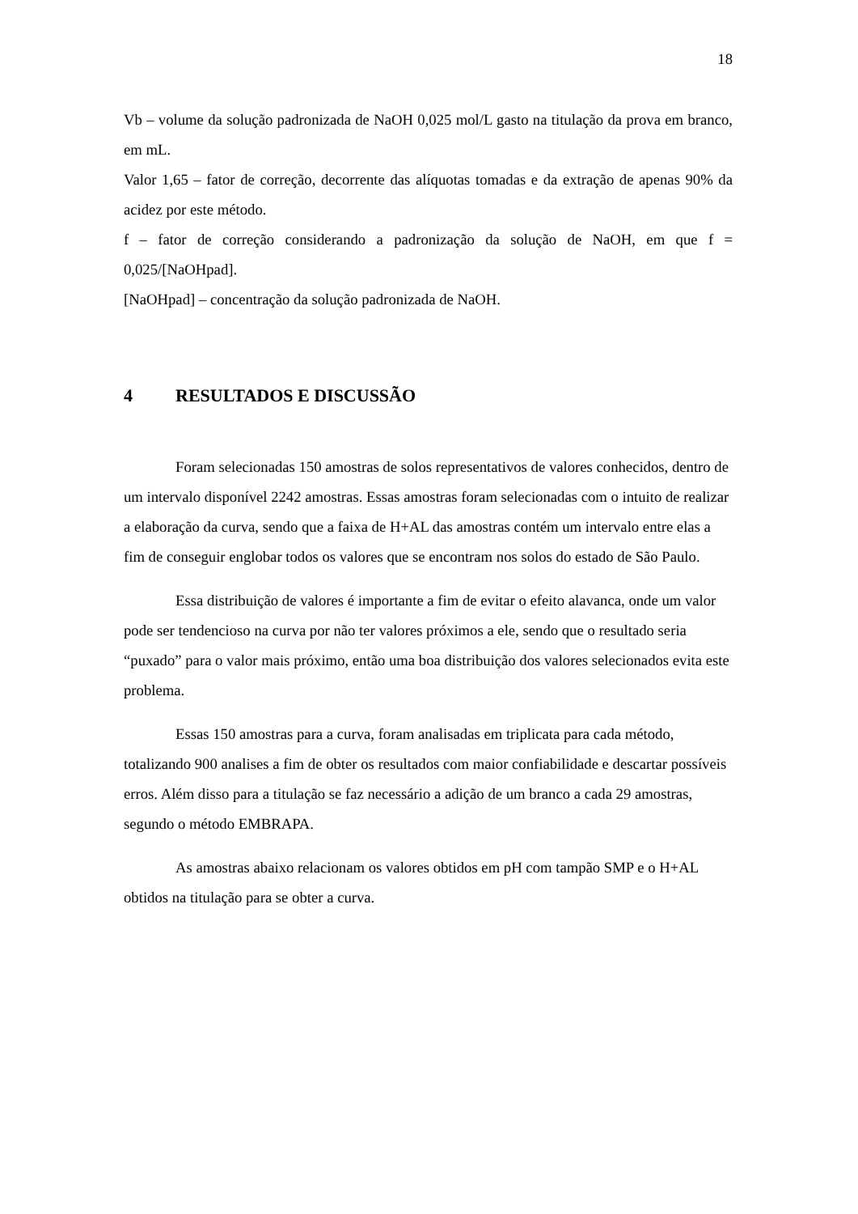18
Vb – volume da solução padronizada de NaOH 0,025 mol/L gasto na titulação da prova em branco, em mL.
Valor 1,65 – fator de correção, decorrente das alíquotas tomadas e da extração de apenas 90% da acidez por este método.
f – fator de correção considerando a padronização da solução de NaOH, em que f = 0,025/[NaOHpad].
[NaOHpad] – concentração da solução padronizada de NaOH.
4 RESULTADOS E DISCUSSÃO
Foram selecionadas 150 amostras de solos representativos de valores conhecidos, dentro de um intervalo disponível 2242 amostras. Essas amostras foram selecionadas com o intuito de realizar a elaboração da curva, sendo que a faixa de H+AL das amostras contém um intervalo entre elas a fim de conseguir englobar todos os valores que se encontram nos solos do estado de São Paulo.
Essa distribuição de valores é importante a fim de evitar o efeito alavanca, onde um valor pode ser tendencioso na curva por não ter valores próximos a ele, sendo que o resultado seria “puxado” para o valor mais próximo, então uma boa distribuição dos valores selecionados evita este problema.
Essas 150 amostras para a curva, foram analisadas em triplicata para cada método, totalizando 900 analises a fim de obter os resultados com maior confiabilidade e descartar possíveis erros. Além disso para a titulação se faz necessário a adição de um branco a cada 29 amostras, segundo o método EMBRAPA.
As amostras abaixo relacionam os valores obtidos em pH com tampão SMP e o H+AL obtidos na titulação para se obter a curva.